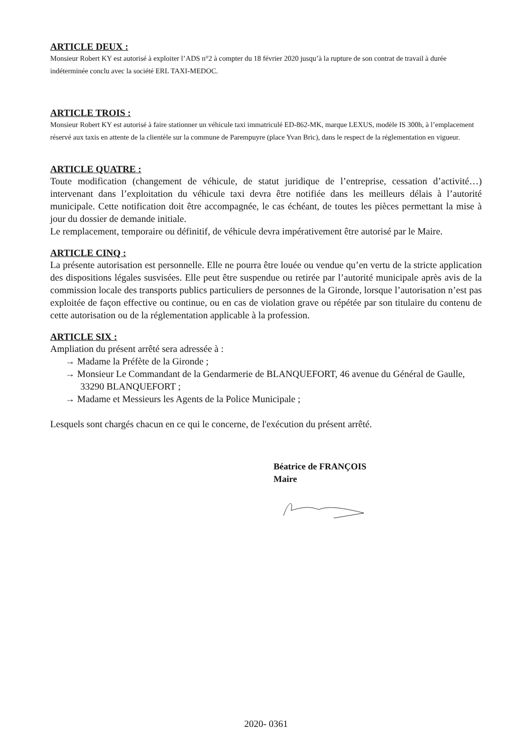ARTICLE DEUX :
Monsieur Robert KY est autorisé à exploiter l’ADS n°2 à compter du 18 février 2020 jusqu’à la rupture de son contrat de travail à durée indéterminée conclu avec la société ERL TAXI-MEDOC.
ARTICLE TROIS :
Monsieur Robert KY est autorisé à faire stationner un véhicule taxi immatriculé ED-862-MK, marque LEXUS, modèle IS 300h, à l’emplacement réservé aux taxis en attente de la clientèle sur la commune de Parempuyre (place Yvan Bric), dans le respect de la réglementation en vigueur.
ARTICLE QUATRE :
Toute modification (changement de véhicule, de statut juridique de l’entreprise, cessation d’activité…) intervenant dans l’exploitation du véhicule taxi devra être notifiée dans les meilleurs délais à l’autorité municipale. Cette notification doit être accompagnée, le cas échéant, de toutes les pièces permettant la mise à jour du dossier de demande initiale.
Le remplacement, temporaire ou définitif, de véhicule devra impérativement être autorisé par le Maire.
ARTICLE CINQ :
La présente autorisation est personnelle. Elle ne pourra être louée ou vendue qu’en vertu de la stricte application des dispositions légales susvisées. Elle peut être suspendue ou retirée par l’autorité municipale après avis de la commission locale des transports publics particuliers de personnes de la Gironde, lorsque l’autorisation n’est pas exploitée de façon effective ou continue, ou en cas de violation grave ou répétée par son titulaire du contenu de cette autorisation ou de la réglementation applicable à la profession.
ARTICLE SIX :
Ampliation du présent arrêté sera adressée à :
→ Madame la Préfète de la Gironde ;
→ Monsieur Le Commandant de la Gendarmerie de BLANQUEFORT, 46 avenue du Général de Gaulle, 33290 BLANQUEFORT ;
→ Madame et Messieurs les Agents de la Police Municipale ;
Lesquels sont chargés chacun en ce qui le concerne, de l'exécution du présent arrêté.
Béatrice de FRANÇOIS
Maire
2020- 0361